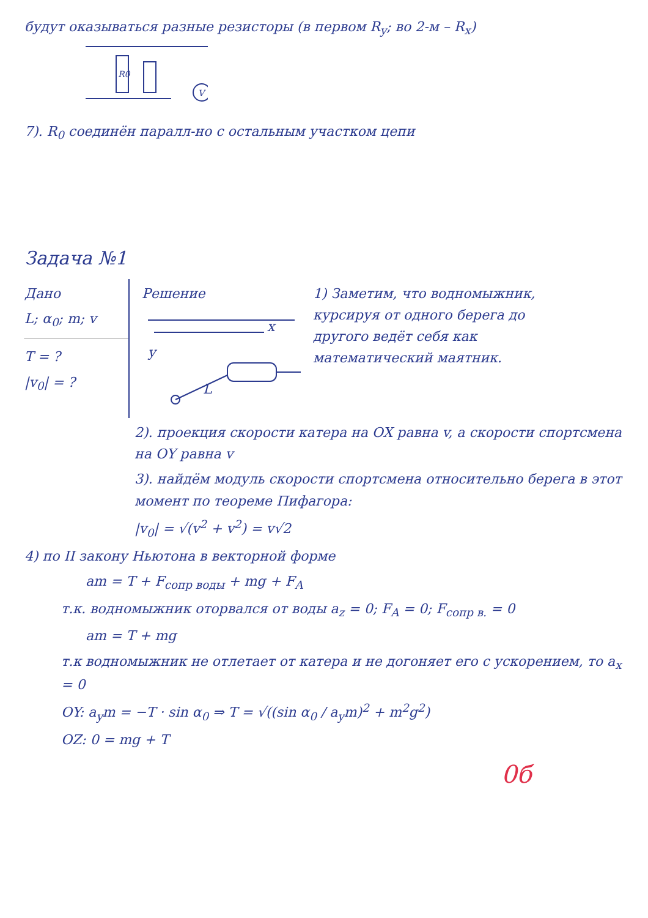будут оказываться разные резисторы (в первом R<sub>y</sub>; во 2-м – R<sub>x</sub>)
R0
V
7). R<sub>0</sub> соединён паралл-но с остальным участком цепи
Задача №1
Дано
L; α<sub>0</sub>; m; v
T = ?
|v<sub>0</sub>| = ?
Решение
x
y
L
1) Заметим, что водномыжник, курсируя от одного берега до другого ведёт себя как математический маятник.
2). проекция скорости катера на OX равна v, а скорости спортсмена на OY равна v
3). найдём модуль скорости спортсмена относительно берега в этот момент по теореме Пифагора:
|v<sub>0</sub>| = √(v<sup>2</sup> + v<sup>2</sup>) = v√2
4) по II закону Ньютона в векторной форме
am = T + F<sub>сопр воды</sub> + mg + F<sub>A</sub>
т.к. водномыжник оторвался от воды a<sub>z</sub> = 0; F<sub>A</sub> = 0; F<sub>сопр в.</sub> = 0
am = T + mg
т.к водномыжник не отлетает от катера и не догоняет его с ускорением, то a<sub>x</sub> = 0
OY: a<sub>y</sub>m = −T · sin α<sub>0</sub> ⇒ T = √((sin α<sub>0</sub> / a<sub>y</sub>m)<sup>2</sup> + m<sup>2</sup>g<sup>2</sup>)
OZ: 0 = mg + T
0б